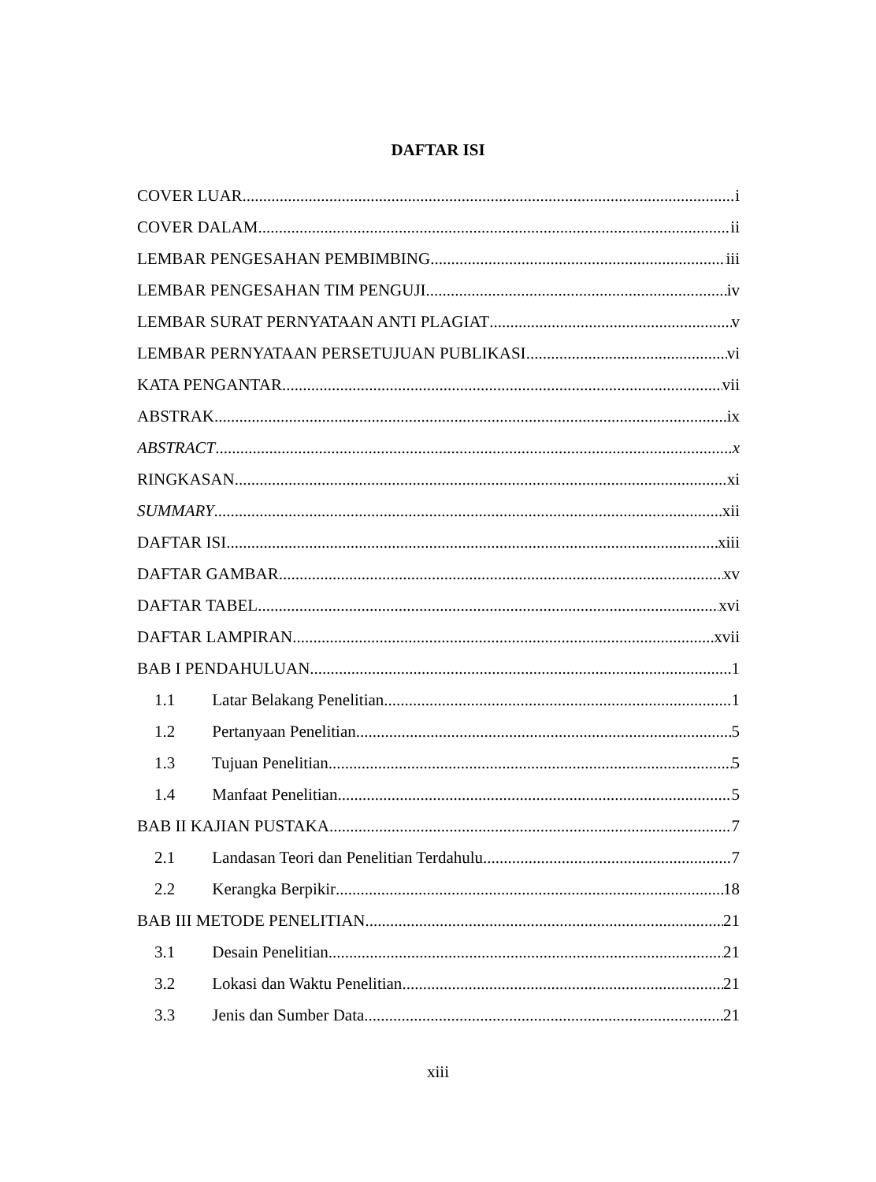DAFTAR ISI
COVER LUAR i
COVER DALAM ii
LEMBAR PENGESAHAN PEMBIMBING iii
LEMBAR PENGESAHAN TIM PENGUJI iv
LEMBAR SURAT PERNYATAAN ANTI PLAGIAT v
LEMBAR PERNYATAAN PERSETUJUAN PUBLIKASI vi
KATA PENGANTAR vii
ABSTRAK ix
ABSTRACT x
RINGKASAN xi
SUMMARY xii
DAFTAR ISI xiii
DAFTAR GAMBAR xv
DAFTAR TABEL xvi
DAFTAR LAMPIRAN xvii
BAB I PENDAHULUAN 1
1.1 Latar Belakang Penelitian 1
1.2 Pertanyaan Penelitian 5
1.3 Tujuan Penelitian 5
1.4 Manfaat Penelitian 5
BAB II KAJIAN PUSTAKA 7
2.1 Landasan Teori dan Penelitian Terdahulu 7
2.2 Kerangka Berpikir 18
BAB III METODE PENELITIAN 21
3.1 Desain Penelitian 21
3.2 Lokasi dan Waktu Penelitian 21
3.3 Jenis dan Sumber Data 21
xiii